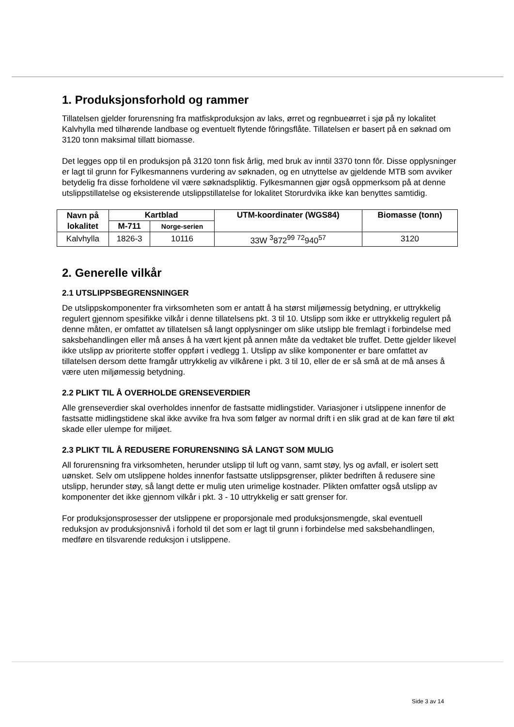1. Produksjonsforhold og rammer
Tillatelsen gjelder forurensning fra matfiskproduksjon av laks, ørret og regnbueørret i sjø på ny lokalitet Kalvhylla med tilhørende landbase og eventuelt flytende fôringsflåte. Tillatelsen er basert på en søknad om 3120 tonn maksimal tillatt biomasse.
Det legges opp til en produksjon på 3120 tonn fisk årlig, med bruk av inntil 3370 tonn fôr. Disse opplysninger er lagt til grunn for Fylkesmannens vurdering av søknaden, og en utnyttelse av gjeldende MTB som avviker betydelig fra disse forholdene vil være søknadspliktig. Fylkesmannen gjør også oppmerksom på at denne utslippstillatelse og eksisterende utslippstillatelse for lokalitet Storurdvika ikke kan benyttes samtidig.
| Navn på lokalitet | Kartblad | | UTM-koordinater (WGS84) | Biomasse (tonn) |
| --- | --- | --- | --- | --- |
| | M-711 | Norge-serien | | |
| Kalvhylla | 1826-3 | 10116 | 33W <sup>3</sup>872<sup>99</sup> <sup>72</sup>940<sup>57</sup> | 3120 |
2. Generelle vilkår
2.1 UTSLIPPSBEGRENSNINGER
De utslippskomponenter fra virksomheten som er antatt å ha størst miljømessig betydning, er uttrykkelig regulert gjennom spesifikke vilkår i denne tillatelsens pkt. 3 til 10. Utslipp som ikke er uttrykkelig regulert på denne måten, er omfattet av tillatelsen så langt opplysninger om slike utslipp ble fremlagt i forbindelse med saksbehandlingen eller må anses å ha vært kjent på annen måte da vedtaket ble truffet. Dette gjelder likevel ikke utslipp av prioriterte stoffer oppført i vedlegg 1. Utslipp av slike komponenter er bare omfattet av tillatelsen dersom dette framgår uttrykkelig av vilkårene i pkt. 3 til 10, eller de er så små at de må anses å være uten miljømessig betydning.
2.2 PLIKT TIL Å OVERHOLDE GRENSEVERDIER
Alle grenseverdier skal overholdes innenfor de fastsatte midlingstider. Variasjoner i utslippene innenfor de fastsatte midlingstidene skal ikke avvike fra hva som følger av normal drift i en slik grad at de kan føre til økt skade eller ulempe for miljøet.
2.3 PLIKT TIL Å REDUSERE FORURENSNING SÅ LANGT SOM MULIG
All forurensning fra virksomheten, herunder utslipp til luft og vann, samt støy, lys og avfall, er isolert sett uønsket. Selv om utslippene holdes innenfor fastsatte utslippsgrenser, plikter bedriften å redusere sine utslipp, herunder støy, så langt dette er mulig uten urimelige kostnader. Plikten omfatter også utslipp av komponenter det ikke gjennom vilkår i pkt. 3 - 10 uttrykkelig er satt grenser for.
For produksjonsprosesser der utslippene er proporsjonale med produksjonsmengde, skal eventuell reduksjon av produksjonsnivå i forhold til det som er lagt til grunn i forbindelse med saksbehandlingen, medføre en tilsvarende reduksjon i utslippene.
Side 3 av 14